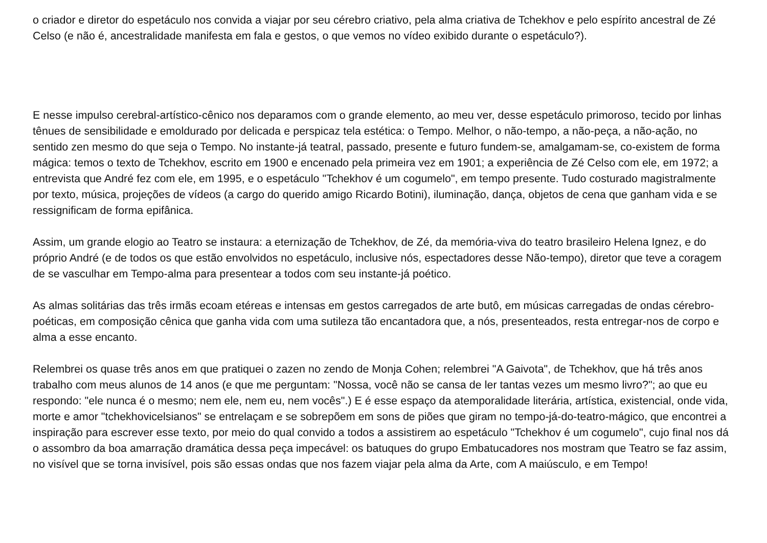o criador e diretor do espetáculo nos convida a viajar por seu cérebro criativo, pela alma criativa de Tchekhov e pelo espírito ancestral de Zé Celso (e não é, ancestralidade manifesta em fala e gestos, o que vemos no vídeo exibido durante o espetáculo?).
E nesse impulso cerebral-artístico-cênico nos deparamos com o grande elemento, ao meu ver, desse espetáculo primoroso, tecido por linhas tênues de sensibilidade e emoldurado por delicada e perspicaz tela estética: o Tempo. Melhor, o não-tempo, a não-peça, a não-ação, no sentido zen mesmo do que seja o Tempo. No instante-já teatral, passado, presente e futuro fundem-se, amalgamam-se, co-existem de forma mágica: temos o texto de Tchekhov, escrito em 1900 e encenado pela primeira vez em 1901; a experiência de Zé Celso com ele, em 1972; a entrevista que André fez com ele, em 1995, e o espetáculo "Tchekhov é um cogumelo", em tempo presente. Tudo costurado magistralmente por texto, música, projeções de vídeos (a cargo do querido amigo Ricardo Botini), iluminação, dança, objetos de cena que ganham vida e se ressignificam de forma epifânica.
Assim, um grande elogio ao Teatro se instaura: a eternização de Tchekhov, de Zé, da memória-viva do teatro brasileiro Helena Ignez, e do próprio André (e de todos os que estão envolvidos no espetáculo, inclusive nós, espectadores desse Não-tempo), diretor que teve a coragem de se vasculhar em Tempo-alma para presentear a todos com seu instante-já poético.
As almas solitárias das três irmãs ecoam etéreas e intensas em gestos carregados de arte butô, em músicas carregadas de ondas cérebro-poéticas, em composição cênica que ganha vida com uma sutileza tão encantadora que, a nós, presenteados, resta entregar-nos de corpo e alma a esse encanto.
Relembrei os quase três anos em que pratiquei o zazen no zendo de Monja Cohen; relembrei "A Gaivota", de Tchekhov, que há três anos trabalho com meus alunos de 14 anos (e que me perguntam: "Nossa, você não se cansa de ler tantas vezes um mesmo livro?"; ao que eu respondo: "ele nunca é o mesmo; nem ele, nem eu, nem vocês".) E é esse espaço da atemporalidade literária, artística, existencial, onde vida, morte e amor "tchekhovicelsianos" se entrelaçam e se sobrepõem em sons de piões que giram no tempo-já-do-teatro-mágico, que encontrei a inspiração para escrever esse texto, por meio do qual convido a todos a assistirem ao espetáculo "Tchekhov é um cogumelo", cujo final nos dá o assombro da boa amarração dramática dessa peça impecável: os batuques do grupo Embatucadores nos mostram que Teatro se faz assim, no visível que se torna invisível, pois são essas ondas que nos fazem viajar pela alma da Arte, com A maiúsculo, e em Tempo!